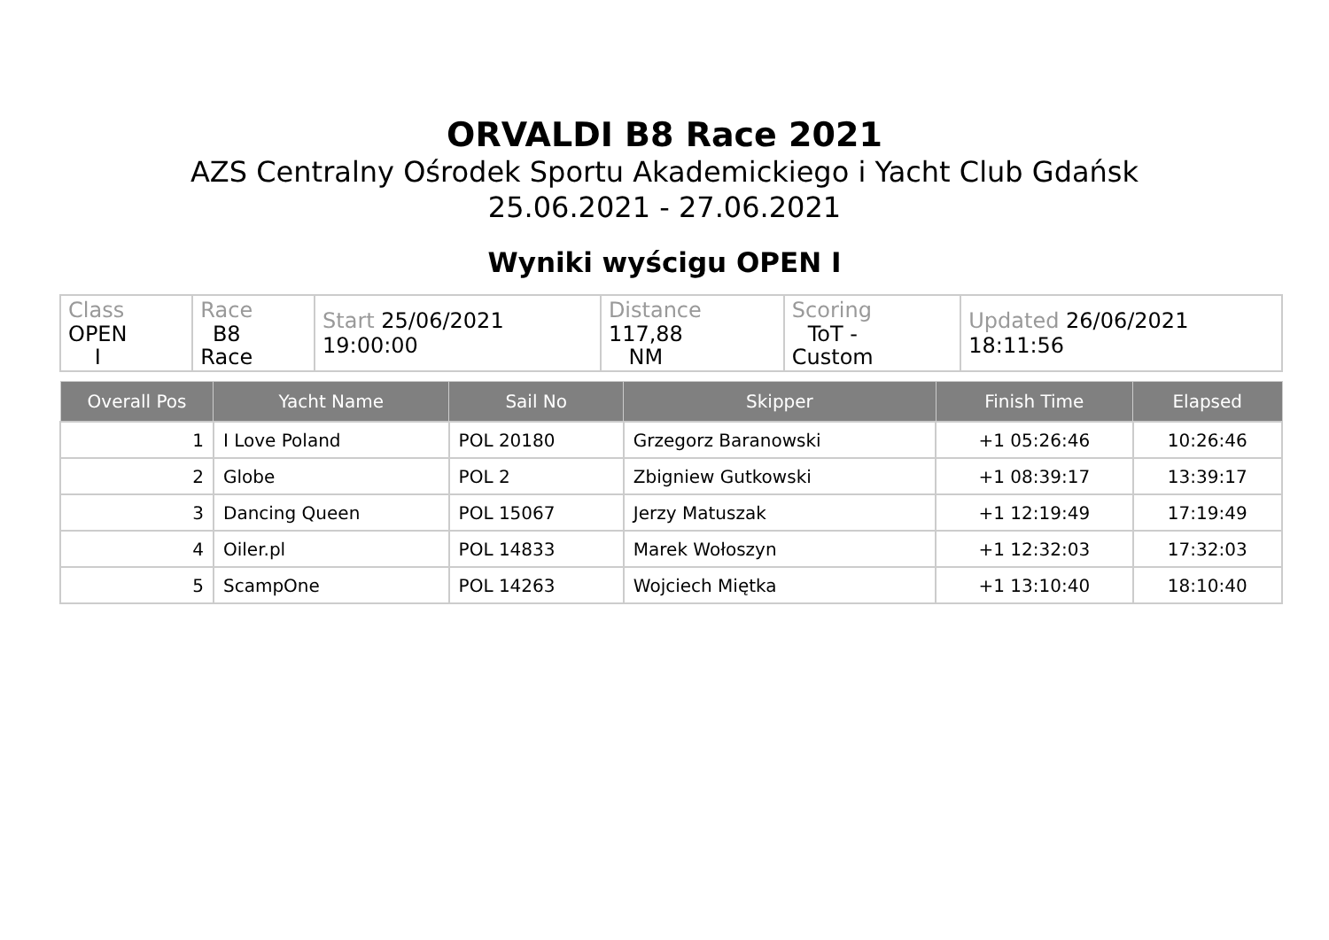ORVALDI B8 Race 2021
AZS Centralny Ośrodek Sportu Akademickiego i Yacht Club Gdańsk
25.06.2021 - 27.06.2021
Wyniki wyścigu OPEN I
| Class OPEN I | Race B8 Race | Start 25/06/2021 19:00:00 | Distance 117,88 NM | Scoring ToT - Custom | Updated 26/06/2021 18:11:56 |
| Overall Pos | Yacht Name | Sail No | Skipper | Finish Time | Elapsed |
| --- | --- | --- | --- | --- | --- |
| 1 | I Love Poland | POL 20180 | Grzegorz Baranowski | +1 05:26:46 | 10:26:46 |
| 2 | Globe | POL 2 | Zbigniew Gutkowski | +1 08:39:17 | 13:39:17 |
| 3 | Dancing Queen | POL 15067 | Jerzy Matuszak | +1 12:19:49 | 17:19:49 |
| 4 | Oiler.pl | POL 14833 | Marek Wołoszyn | +1 12:32:03 | 17:32:03 |
| 5 | ScampOne | POL 14263 | Wojciech Miętka | +1 13:10:40 | 18:10:40 |